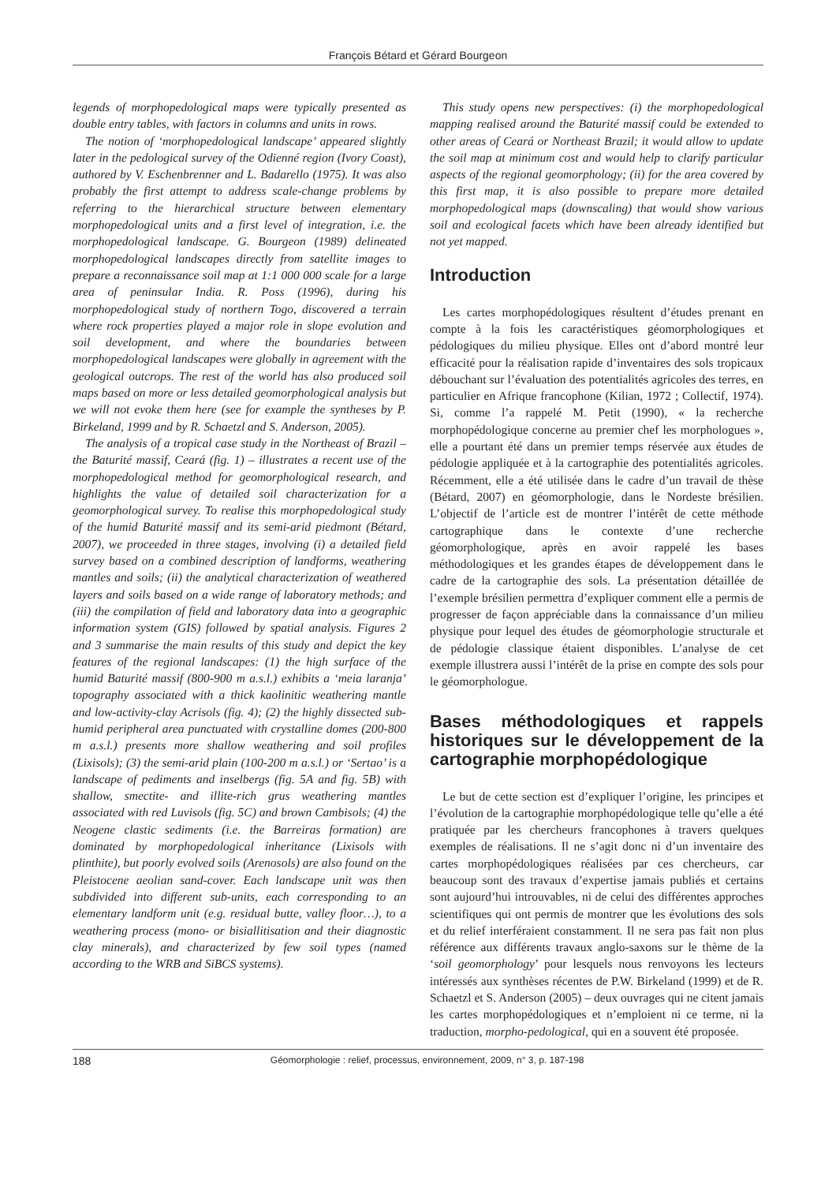François Bétard et Gérard Bourgeon
legends of morphopedological maps were typically presented as double entry tables, with factors in columns and units in rows.
The notion of ‘morphopedological landscape’ appeared slightly later in the pedological survey of the Odienné region (Ivory Coast), authored by V. Eschenbrenner and L. Badarello (1975). It was also probably the first attempt to address scale-change problems by referring to the hierarchical structure between elementary morphopedological units and a first level of integration, i.e. the morphopedological landscape. G. Bourgeon (1989) delineated morphopedological landscapes directly from satellite images to prepare a reconnaissance soil map at 1:1 000 000 scale for a large area of peninsular India. R. Poss (1996), during his morphopedological study of northern Togo, discovered a terrain where rock properties played a major role in slope evolution and soil development, and where the boundaries between morphopedological landscapes were globally in agreement with the geological outcrops. The rest of the world has also produced soil maps based on more or less detailed geomorphological analysis but we will not evoke them here (see for example the syntheses by P. Birkeland, 1999 and by R. Schaetzl and S. Anderson, 2005).
The analysis of a tropical case study in the Northeast of Brazil – the Baturité massif, Ceará (fig. 1) – illustrates a recent use of the morphopedological method for geomorphological research, and highlights the value of detailed soil characterization for a geomorphological survey. To realise this morphopedological study of the humid Baturité massif and its semi-arid piedmont (Bétard, 2007), we proceeded in three stages, involving (i) a detailed field survey based on a combined description of landforms, weathering mantles and soils; (ii) the analytical characterization of weathered layers and soils based on a wide range of laboratory methods; and (iii) the compilation of field and laboratory data into a geographic information system (GIS) followed by spatial analysis. Figures 2 and 3 summarise the main results of this study and depict the key features of the regional landscapes: (1) the high surface of the humid Baturité massif (800-900 m a.s.l.) exhibits a ‘meia laranja’ topography associated with a thick kaolinitic weathering mantle and low-activity-clay Acrisols (fig. 4); (2) the highly dissected sub-humid peripheral area punctuated with crystalline domes (200-800 m a.s.l.) presents more shallow weathering and soil profiles (Lixisols); (3) the semi-arid plain (100-200 m a.s.l.) or ‘Sertao’ is a landscape of pediments and inselbergs (fig. 5A and fig. 5B) with shallow, smectite- and illite-rich grus weathering mantles associated with red Luvisols (fig. 5C) and brown Cambisols; (4) the Neogene clastic sediments (i.e. the Barreiras formation) are dominated by morphopedological inheritance (Lixisols with plinthite), but poorly evolved soils (Arenosols) are also found on the Pleistocene aeolian sand-cover. Each landscape unit was then subdivided into different sub-units, each corresponding to an elementary landform unit (e.g. residual butte, valley floor…), to a weathering process (mono- or bisiallitisation and their diagnostic clay minerals), and characterized by few soil types (named according to the WRB and SiBCS systems).
This study opens new perspectives: (i) the morphopedological mapping realised around the Baturité massif could be extended to other areas of Ceará or Northeast Brazil; it would allow to update the soil map at minimum cost and would help to clarify particular aspects of the regional geomorphology; (ii) for the area covered by this first map, it is also possible to prepare more detailed morphopedological maps (downscaling) that would show various soil and ecological facets which have been already identified but not yet mapped.
Introduction
Les cartes morphopédologiques résultent d’études prenant en compte à la fois les caractéristiques géomorphologiques et pédologiques du milieu physique. Elles ont d’abord montré leur efficacité pour la réalisation rapide d’inventaires des sols tropicaux débouchant sur l’évaluation des potentialités agricoles des terres, en particulier en Afrique francophone (Kilian, 1972 ; Collectif, 1974). Si, comme l’a rappelé M. Petit (1990), « la recherche morphopédologique concerne au premier chef les morphologues », elle a pourtant été dans un premier temps réservée aux études de pédologie appliquée et à la cartographie des potentialités agricoles. Récemment, elle a été utilisée dans le cadre d’un travail de thèse (Bétard, 2007) en géomorphologie, dans le Nordeste brésilien. L’objectif de l’article est de montrer l’intérêt de cette méthode cartographique dans le contexte d’une recherche géomorphologique, après en avoir rappelé les bases méthodologiques et les grandes étapes de développement dans le cadre de la cartographie des sols. La présentation détaillée de l’exemple brésilien permettra d’expliquer comment elle a permis de progresser de façon appréciable dans la connaissance d’un milieu physique pour lequel des études de géomorphologie structurale et de pédologie classique étaient disponibles. L’analyse de cet exemple illustrera aussi l’intérêt de la prise en compte des sols pour le géomorphologue.
Bases méthodologiques et rappels historiques sur le développement de la cartographie morphopédologique
Le but de cette section est d’expliquer l’origine, les principes et l’évolution de la cartographie morphopédologique telle qu’elle a été pratiquée par les chercheurs francophones à travers quelques exemples de réalisations. Il ne s’agit donc ni d’un inventaire des cartes morphopédologiques réalisées par ces chercheurs, car beaucoup sont des travaux d’expertise jamais publiés et certains sont aujourd’hui introuvables, ni de celui des différentes approches scientifiques qui ont permis de montrer que les évolutions des sols et du relief interféraient constamment. Il ne sera pas fait non plus référence aux différents travaux anglo-saxons sur le thème de la ‘soil geomorphology’ pour lesquels nous renvoyons les lecteurs intéressés aux synthèses récentes de P.W. Birkeland (1999) et de R. Schaetzl et S. Anderson (2005) – deux ouvrages qui ne citent jamais les cartes morphopédologiques et n’emploient ni ce terme, ni la traduction, morpho-pedological, qui en a souvent été proposée.
188 Géomorphologie : relief, processus, environnement, 2009, n° 3, p. 187-198